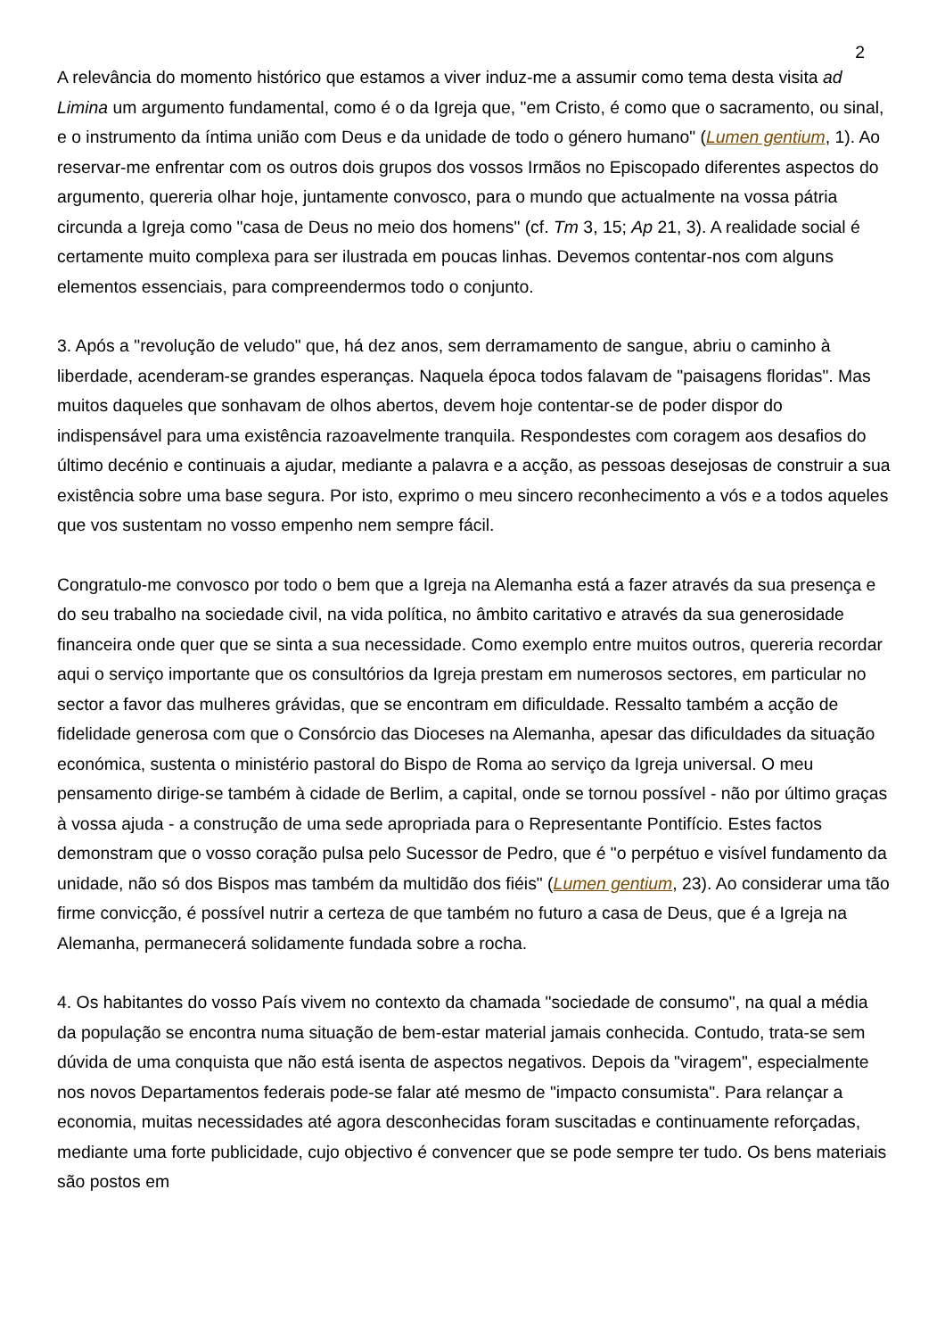2
A relevância do momento histórico que estamos a viver induz-me a assumir como tema desta visita ad Limina um argumento fundamental, como é o da Igreja que, "em Cristo, é como que o sacramento, ou sinal, e o instrumento da íntima união com Deus e da unidade de todo o género humano" (Lumen gentium, 1). Ao reservar-me enfrentar com os outros dois grupos dos vossos Irmãos no Episcopado diferentes aspectos do argumento, quereria olhar hoje, juntamente convosco, para o mundo que actualmente na vossa pátria circunda a Igreja como "casa de Deus no meio dos homens" (cf. Tm 3, 15; Ap 21, 3). A realidade social é certamente muito complexa para ser ilustrada em poucas linhas. Devemos contentar-nos com alguns elementos essenciais, para compreendermos todo o conjunto.
3. Após a "revolução de veludo" que, há dez anos, sem derramamento de sangue, abriu o caminho à liberdade, acenderam-se grandes esperanças. Naquela época todos falavam de "paisagens floridas". Mas muitos daqueles que sonhavam de olhos abertos, devem hoje contentar-se de poder dispor do indispensável para uma existência razoavelmente tranquila. Respondestes com coragem aos desafios do último decénio e continuais a ajudar, mediante a palavra e a acção, as pessoas desejosas de construir a sua existência sobre uma base segura. Por isto, exprimo o meu sincero reconhecimento a vós e a todos aqueles que vos sustentam no vosso empenho nem sempre fácil.
Congratulo-me convosco por todo o bem que a Igreja na Alemanha está a fazer através da sua presença e do seu trabalho na sociedade civil, na vida política, no âmbito caritativo e através da sua generosidade financeira onde quer que se sinta a sua necessidade. Como exemplo entre muitos outros, quereria recordar aqui o serviço importante que os consultórios da Igreja prestam em numerosos sectores, em particular no sector a favor das mulheres grávidas, que se encontram em dificuldade. Ressalto também a acção de fidelidade generosa com que o Consórcio das Dioceses na Alemanha, apesar das dificuldades da situação económica, sustenta o ministério pastoral do Bispo de Roma ao serviço da Igreja universal. O meu pensamento dirige-se também à cidade de Berlim, a capital, onde se tornou possível - não por último graças à vossa ajuda - a construção de uma sede apropriada para o Representante Pontifício. Estes factos demonstram que o vosso coração pulsa pelo Sucessor de Pedro, que é "o perpétuo e visível fundamento da unidade, não só dos Bispos mas também da multidão dos fiéis" (Lumen gentium, 23). Ao considerar uma tão firme convicção, é possível nutrir a certeza de que também no futuro a casa de Deus, que é a Igreja na Alemanha, permanecerá solidamente fundada sobre a rocha.
4. Os habitantes do vosso País vivem no contexto da chamada "sociedade de consumo", na qual a média da população se encontra numa situação de bem-estar material jamais conhecida. Contudo, trata-se sem dúvida de uma conquista que não está isenta de aspectos negativos. Depois da "viragem", especialmente nos novos Departamentos federais pode-se falar até mesmo de "impacto consumista". Para relançar a economia, muitas necessidades até agora desconhecidas foram suscitadas e continuamente reforçadas, mediante uma forte publicidade, cujo objectivo é convencer que se pode sempre ter tudo. Os bens materiais são postos em